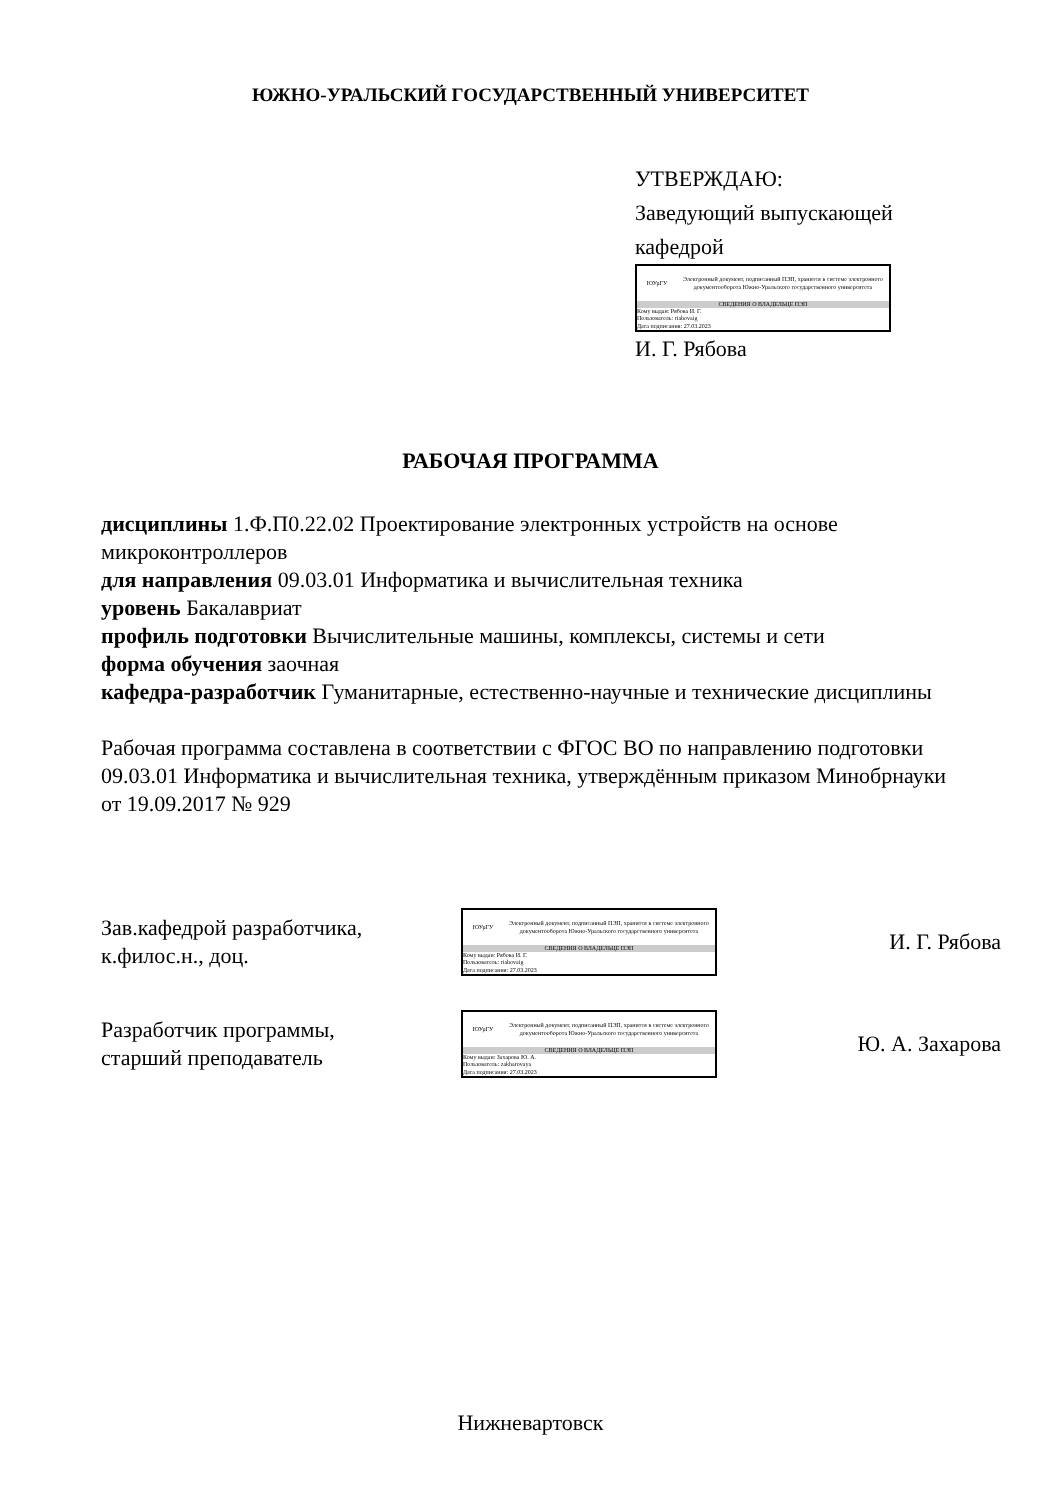ЮЖНО-УРАЛЬСКИЙ ГОСУДАРСТВЕННЫЙ УНИВЕРСИТЕТ
УТВЕРЖДАЮ:
Заведующий выпускающей
кафедрой
ЮУрГУ
Электронный документ, подписанный ПЭП, хранится в системе электронного документооборота Южно-Уральского государственного университета
СВЕДЕНИЯ О ВЛАДЕЛЬЦЕ ПЭП
Кому выдан: Рябова И. Г.
Пользователь: riabovaig
Дата подписания: 27.03.2023
И. Г. Рябова
РАБОЧАЯ ПРОГРАММА
дисциплины 1.Ф.П0.22.02 Проектирование электронных устройств на основе микроконтроллеров
для направления 09.03.01 Информатика и вычислительная техника
уровень Бакалавриат
профиль подготовки Вычислительные машины, комплексы, системы и сети
форма обучения заочная
кафедра-разработчик Гуманитарные, естественно-научные и технические дисциплины
Рабочая программа составлена в соответствии с ФГОС ВО по направлению подготовки 09.03.01 Информатика и вычислительная техника, утверждённым приказом Минобрнауки от 19.09.2017 № 929
Зав.кафедрой разработчика,
к.филос.н., доц.
ЮУрГУ
Электронный документ, подписанный ПЭП, хранится в системе электронного документооборота Южно-Уральского государственного университета
СВЕДЕНИЯ О ВЛАДЕЛЬЦЕ ПЭП
Кому выдан: Рябова И. Г.
Пользователь: riabovaig
Дата подписания: 27.03.2023
И. Г. Рябова
Разработчик программы,
старший преподаватель
ЮУрГУ
Электронный документ, подписанный ПЭП, хранится в системе электронного документооборота Южно-Уральского государственного университета
СВЕДЕНИЯ О ВЛАДЕЛЬЦЕ ПЭП
Кому выдан: Захарова Ю. А.
Пользователь: zakharovaya
Дата подписания: 27.03.2023
Ю. А. Захарова
Нижневартовск